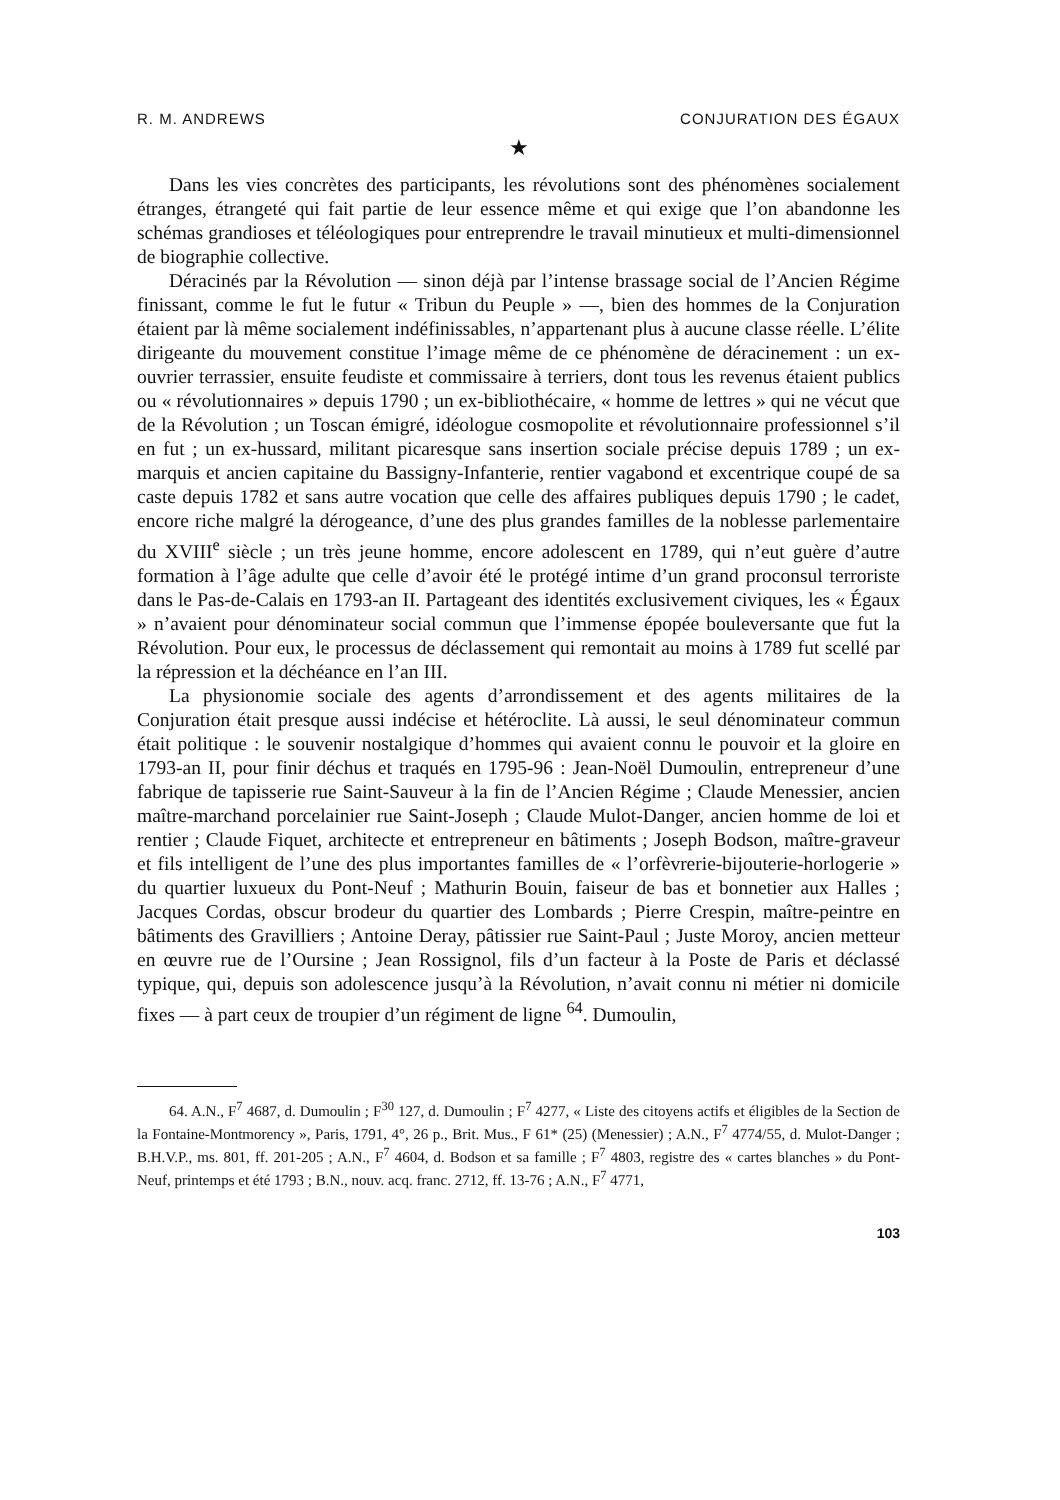R. M. ANDREWS CONJURATION DES ÉGAUX
★
Dans les vies concrètes des participants, les révolutions sont des phénomènes socialement étranges, étrangeté qui fait partie de leur essence même et qui exige que l’on abandonne les schémas grandioses et téléologiques pour entreprendre le travail minutieux et multi-dimensionnel de biographie collective.
Déracinés par la Révolution — sinon déjà par l’intense brassage social de l’Ancien Régime finissant, comme le fut le futur « Tribun du Peuple » —, bien des hommes de la Conjuration étaient par là même socialement indéfinissables, n’appartenant plus à aucune classe réelle. L’élite dirigeante du mouvement constitue l’image même de ce phénomène de déracinement : un ex-ouvrier terrassier, ensuite feudiste et commissaire à terriers, dont tous les revenus étaient publics ou « révolutionnaires » depuis 1790 ; un ex-bibliothécaire, « homme de lettres » qui ne vécut que de la Révolution ; un Toscan émigré, idéologue cosmopolite et révolutionnaire professionnel s’il en fut ; un ex-hussard, militant picaresque sans insertion sociale précise depuis 1789 ; un ex-marquis et ancien capitaine du Bassigny-Infanterie, rentier vagabond et excentrique coupé de sa caste depuis 1782 et sans autre vocation que celle des affaires publiques depuis 1790 ; le cadet, encore riche malgré la dérogeance, d’une des plus grandes familles de la noblesse parlementaire du XVIII<sup>e</sup> siècle ; un très jeune homme, encore adolescent en 1789, qui n’eut guère d’autre formation à l’âge adulte que celle d’avoir été le protégé intime d’un grand proconsul terroriste dans le Pas-de-Calais en 1793-an II. Partageant des identités exclusivement civiques, les « Égaux » n’avaient pour dénominateur social commun que l’immense épopée bouleversante que fut la Révolution. Pour eux, le processus de déclassement qui remontait au moins à 1789 fut scellé par la répression et la déchéance en l’an III.
La physionomie sociale des agents d’arrondissement et des agents militaires de la Conjuration était presque aussi indécise et hétéroclite. Là aussi, le seul dénominateur commun était politique : le souvenir nostalgique d’hommes qui avaient connu le pouvoir et la gloire en 1793-an II, pour finir déchus et traqués en 1795-96 : Jean-Noël Dumoulin, entrepreneur d’une fabrique de tapisserie rue Saint-Sauveur à la fin de l’Ancien Régime ; Claude Menessier, ancien maître-marchand porcelainier rue Saint-Joseph ; Claude Mulot-Danger, ancien homme de loi et rentier ; Claude Fiquet, architecte et entrepreneur en bâtiments ; Joseph Bodson, maître-graveur et fils intelligent de l’une des plus importantes familles de « l’orfèvrerie-bijouterie-horlogerie » du quartier luxueux du Pont-Neuf ; Mathurin Bouin, faiseur de bas et bonnetier aux Halles ; Jacques Cordas, obscur brodeur du quartier des Lombards ; Pierre Crespin, maître-peintre en bâtiments des Gravilliers ; Antoine Deray, pâtissier rue Saint-Paul ; Juste Moroy, ancien metteur en œuvre rue de l’Oursine ; Jean Rossignol, fils d’un facteur à la Poste de Paris et déclassé typique, qui, depuis son adolescence jusqu’à la Révolution, n’avait connu ni métier ni domicile fixes — à part ceux de troupier d’un régiment de ligne <sup>64</sup>. Dumoulin,
64. A.N., F<sup>7</sup> 4687, d. Dumoulin ; F<sup>30</sup> 127, d. Dumoulin ; F<sup>7</sup> 4277, « Liste des citoyens actifs et éligibles de la Section de la Fontaine-Montmorency », Paris, 1791, 4°, 26 p., Brit. Mus., F 61* (25) (Menessier) ; A.N., F<sup>7</sup> 4774/55, d. Mulot-Danger ; B.H.V.P., ms. 801, ff. 201-205 ; A.N., F<sup>7</sup> 4604, d. Bodson et sa famille ; F<sup>7</sup> 4803, registre des « cartes blanches » du Pont-Neuf, printemps et été 1793 ; B.N., nouv. acq. franc. 2712, ff. 13-76 ; A.N., F<sup>7</sup> 4771,
103